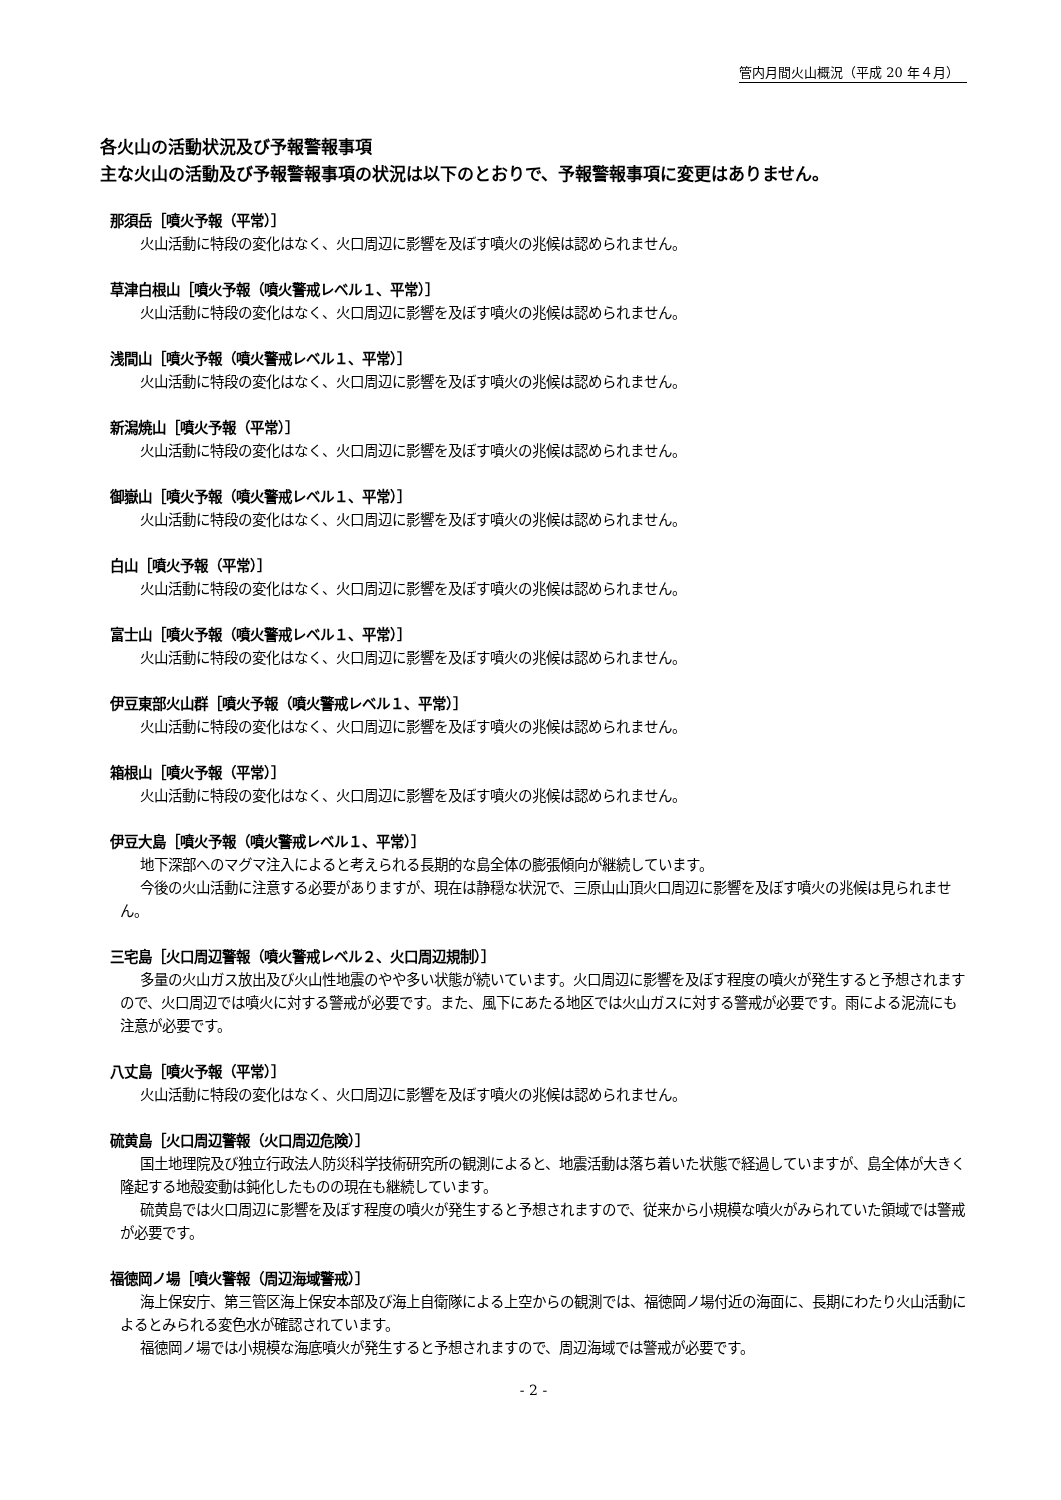管内月間火山概況（平成 20 年４月）
各火山の活動状況及び予報警報事項
主な火山の活動及び予報警報事項の状況は以下のとおりで、予報警報事項に変更はありません。
那須岳［噴火予報（平常）］
火山活動に特段の変化はなく、火口周辺に影響を及ぼす噴火の兆候は認められません。
草津白根山［噴火予報（噴火警戒レベル１、平常）］
火山活動に特段の変化はなく、火口周辺に影響を及ぼす噴火の兆候は認められません。
浅間山［噴火予報（噴火警戒レベル１、平常）］
火山活動に特段の変化はなく、火口周辺に影響を及ぼす噴火の兆候は認められません。
新潟焼山［噴火予報（平常）］
火山活動に特段の変化はなく、火口周辺に影響を及ぼす噴火の兆候は認められません。
御嶽山［噴火予報（噴火警戒レベル１、平常）］
火山活動に特段の変化はなく、火口周辺に影響を及ぼす噴火の兆候は認められません。
白山［噴火予報（平常）］
火山活動に特段の変化はなく、火口周辺に影響を及ぼす噴火の兆候は認められません。
富士山［噴火予報（噴火警戒レベル１、平常）］
火山活動に特段の変化はなく、火口周辺に影響を及ぼす噴火の兆候は認められません。
伊豆東部火山群［噴火予報（噴火警戒レベル１、平常）］
火山活動に特段の変化はなく、火口周辺に影響を及ぼす噴火の兆候は認められません。
箱根山［噴火予報（平常）］
火山活動に特段の変化はなく、火口周辺に影響を及ぼす噴火の兆候は認められません。
伊豆大島［噴火予報（噴火警戒レベル１、平常）］
地下深部へのマグマ注入によると考えられる長期的な島全体の膨張傾向が継続しています。
今後の火山活動に注意する必要がありますが、現在は静穏な状況で、三原山山頂火口周辺に影響を及ぼす噴火の兆候は見られません。
三宅島［火口周辺警報（噴火警戒レベル２、火口周辺規制）］
多量の火山ガス放出及び火山性地震のやや多い状態が続いています。火口周辺に影響を及ぼす程度の噴火が発生すると予想されますので、火口周辺では噴火に対する警戒が必要です。また、風下にあたる地区では火山ガスに対する警戒が必要です。雨による泥流にも注意が必要です。
八丈島［噴火予報（平常）］
火山活動に特段の変化はなく、火口周辺に影響を及ぼす噴火の兆候は認められません。
硫黄島［火口周辺警報（火口周辺危険）］
国土地理院及び独立行政法人防災科学技術研究所の観測によると、地震活動は落ち着いた状態で経過していますが、島全体が大きく隆起する地殻変動は鈍化したものの現在も継続しています。
硫黄島では火口周辺に影響を及ぼす程度の噴火が発生すると予想されますので、従来から小規模な噴火がみられていた領域では警戒が必要です。
福徳岡ノ場［噴火警報（周辺海域警戒）］
海上保安庁、第三管区海上保安本部及び海上自衛隊による上空からの観測では、福徳岡ノ場付近の海面に、長期にわたり火山活動によるとみられる変色水が確認されています。
福徳岡ノ場では小規模な海底噴火が発生すると予想されますので、周辺海域では警戒が必要です。
- 2 -